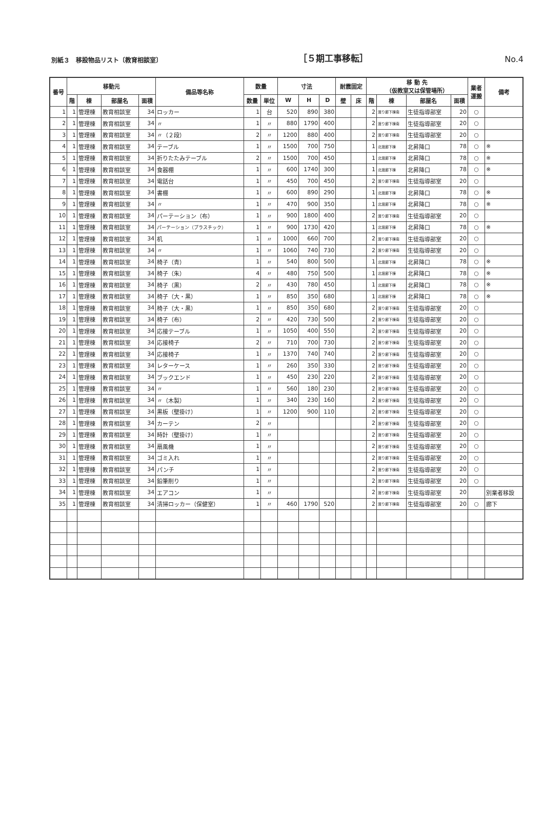別紙３　移設物品リスト〔教育相談室〕 ［５期工事移転］ No.4
| 番号 | 移動元 | | | | 備品等名称 | 数量 | | 寸法 | | | 耐震固定 | | 移 動 先 （仮教室又は保管場所） | | | | 業者 運搬 | 備考 |
| --- | --- | --- | --- | --- | --- | --- | --- | --- | --- | --- | --- | --- | --- | --- | --- | --- | --- | --- |
| | 階 | 棟 | 部屋名 | 面積 | | 数量 | 単位 | W | H | D | 壁 | 床 | 階 | 棟 | 部屋名 | 面積 | | |
| 1 | 1 | 管理棟 | 教育相談室 | 34 | ロッカー | 1 | 台 | 520 | 890 | 380 | | | 2 | 渡り廊下棟南 | 生徒指導部室 | 20 | ○ | |
| 2 | 1 | 管理棟 | 教育相談室 | 34 | 〃 | 1 | 〃 | 880 | 1790 | 400 | | | 2 | 渡り廊下棟南 | 生徒指導部室 | 20 | ○ | |
| 3 | 1 | 管理棟 | 教育相談室 | 34 | 〃（２段） | 2 | 〃 | 1200 | 880 | 400 | | | 2 | 渡り廊下棟南 | 生徒指導部室 | 20 | ○ | |
| 4 | 1 | 管理棟 | 教育相談室 | 34 | テーブル | 1 | 〃 | 1500 | 700 | 750 | | | 1 | 北渡廊下棟 | 北昇降口 | 78 | ○ | ※ |
| 5 | 1 | 管理棟 | 教育相談室 | 34 | 折りたたみテーブル | 2 | 〃 | 1500 | 700 | 450 | | | 1 | 北渡廊下棟 | 北昇降口 | 78 | ○ | ※ |
| 6 | 1 | 管理棟 | 教育相談室 | 34 | 食器棚 | 1 | 〃 | 600 | 1740 | 300 | | | 1 | 北渡廊下棟 | 北昇降口 | 78 | ○ | ※ |
| 7 | 1 | 管理棟 | 教育相談室 | 34 | 電話台 | 1 | 〃 | 450 | 700 | 450 | | | 2 | 渡り廊下棟南 | 生徒指導部室 | 20 | ○ | |
| 8 | 1 | 管理棟 | 教育相談室 | 34 | 書棚 | 1 | 〃 | 600 | 890 | 290 | | | 1 | 北渡廊下棟 | 北昇降口 | 78 | ○ | ※ |
| 9 | 1 | 管理棟 | 教育相談室 | 34 | 〃 | 1 | 〃 | 470 | 900 | 350 | | | 1 | 北渡廊下棟 | 北昇降口 | 78 | ○ | ※ |
| 10 | 1 | 管理棟 | 教育相談室 | 34 | パーテーション（布） | 1 | 〃 | 900 | 1800 | 400 | | | 2 | 渡り廊下棟南 | 生徒指導部室 | 20 | ○ | |
| 11 | 1 | 管理棟 | 教育相談室 | 34 | パーテーション（プラスチック） | 1 | 〃 | 900 | 1730 | 420 | | | 1 | 北渡廊下棟 | 北昇降口 | 78 | ○ | ※ |
| 12 | 1 | 管理棟 | 教育相談室 | 34 | 机 | 1 | 〃 | 1000 | 660 | 700 | | | 2 | 渡り廊下棟南 | 生徒指導部室 | 20 | ○ | |
| 13 | 1 | 管理棟 | 教育相談室 | 34 | 〃 | 1 | 〃 | 1060 | 740 | 730 | | | 2 | 渡り廊下棟南 | 生徒指導部室 | 20 | ○ | |
| 14 | 1 | 管理棟 | 教育相談室 | 34 | 椅子（青） | 1 | 〃 | 540 | 800 | 500 | | | 1 | 北渡廊下棟 | 北昇降口 | 78 | ○ | ※ |
| 15 | 1 | 管理棟 | 教育相談室 | 34 | 椅子（朱） | 4 | 〃 | 480 | 750 | 500 | | | 1 | 北渡廊下棟 | 北昇降口 | 78 | ○ | ※ |
| 16 | 1 | 管理棟 | 教育相談室 | 34 | 椅子（黒） | 2 | 〃 | 430 | 780 | 450 | | | 1 | 北渡廊下棟 | 北昇降口 | 78 | ○ | ※ |
| 17 | 1 | 管理棟 | 教育相談室 | 34 | 椅子（大・黒） | 1 | 〃 | 850 | 350 | 680 | | | 1 | 北渡廊下棟 | 北昇降口 | 78 | ○ | ※ |
| 18 | 1 | 管理棟 | 教育相談室 | 34 | 椅子（大・黒） | 1 | 〃 | 850 | 350 | 680 | | | 2 | 渡り廊下棟南 | 生徒指導部室 | 20 | ○ | |
| 19 | 1 | 管理棟 | 教育相談室 | 34 | 椅子（布） | 2 | 〃 | 420 | 730 | 500 | | | 2 | 渡り廊下棟南 | 生徒指導部室 | 20 | ○ | |
| 20 | 1 | 管理棟 | 教育相談室 | 34 | 応接テーブル | 1 | 〃 | 1050 | 400 | 550 | | | 2 | 渡り廊下棟南 | 生徒指導部室 | 20 | ○ | |
| 21 | 1 | 管理棟 | 教育相談室 | 34 | 応接椅子 | 2 | 〃 | 710 | 700 | 730 | | | 2 | 渡り廊下棟南 | 生徒指導部室 | 20 | ○ | |
| 22 | 1 | 管理棟 | 教育相談室 | 34 | 応接椅子 | 1 | 〃 | 1370 | 740 | 740 | | | 2 | 渡り廊下棟南 | 生徒指導部室 | 20 | ○ | |
| 23 | 1 | 管理棟 | 教育相談室 | 34 | レターケース | 1 | 〃 | 260 | 350 | 330 | | | 2 | 渡り廊下棟南 | 生徒指導部室 | 20 | ○ | |
| 24 | 1 | 管理棟 | 教育相談室 | 34 | ブックエンド | 1 | 〃 | 450 | 230 | 220 | | | 2 | 渡り廊下棟南 | 生徒指導部室 | 20 | ○ | |
| 25 | 1 | 管理棟 | 教育相談室 | 34 | 〃 | 1 | 〃 | 560 | 180 | 230 | | | 2 | 渡り廊下棟南 | 生徒指導部室 | 20 | ○ | |
| 26 | 1 | 管理棟 | 教育相談室 | 34 | 〃（木製） | 1 | 〃 | 340 | 230 | 160 | | | 2 | 渡り廊下棟南 | 生徒指導部室 | 20 | ○ | |
| 27 | 1 | 管理棟 | 教育相談室 | 34 | 黒板（壁掛け） | 1 | 〃 | 1200 | 900 | 110 | | | 2 | 渡り廊下棟南 | 生徒指導部室 | 20 | ○ | |
| 28 | 1 | 管理棟 | 教育相談室 | 34 | カーテン | 2 | 〃 | | | | | | 2 | 渡り廊下棟南 | 生徒指導部室 | 20 | ○ | |
| 29 | 1 | 管理棟 | 教育相談室 | 34 | 時計（壁掛け） | 1 | 〃 | | | | | | 2 | 渡り廊下棟南 | 生徒指導部室 | 20 | ○ | |
| 30 | 1 | 管理棟 | 教育相談室 | 34 | 扇風機 | 1 | 〃 | | | | | | 2 | 渡り廊下棟南 | 生徒指導部室 | 20 | ○ | |
| 31 | 1 | 管理棟 | 教育相談室 | 34 | ゴミ入れ | 1 | 〃 | | | | | | 2 | 渡り廊下棟南 | 生徒指導部室 | 20 | ○ | |
| 32 | 1 | 管理棟 | 教育相談室 | 34 | パンチ | 1 | 〃 | | | | | | 2 | 渡り廊下棟南 | 生徒指導部室 | 20 | ○ | |
| 33 | 1 | 管理棟 | 教育相談室 | 34 | 鉛筆削り | 1 | 〃 | | | | | | 2 | 渡り廊下棟南 | 生徒指導部室 | 20 | ○ | |
| 34 | 1 | 管理棟 | 教育相談室 | 34 | エアコン | 1 | 〃 | | | | | | 2 | 渡り廊下棟南 | 生徒指導部室 | 20 | | 別業者移設 |
| 35 | 1 | 管理棟 | 教育相談室 | 34 | 清掃ロッカー（保健室） | 1 | 〃 | 460 | 1790 | 520 | | | 2 | 渡り廊下棟南 | 生徒指導部室 | 20 | ○ | 廊下 |